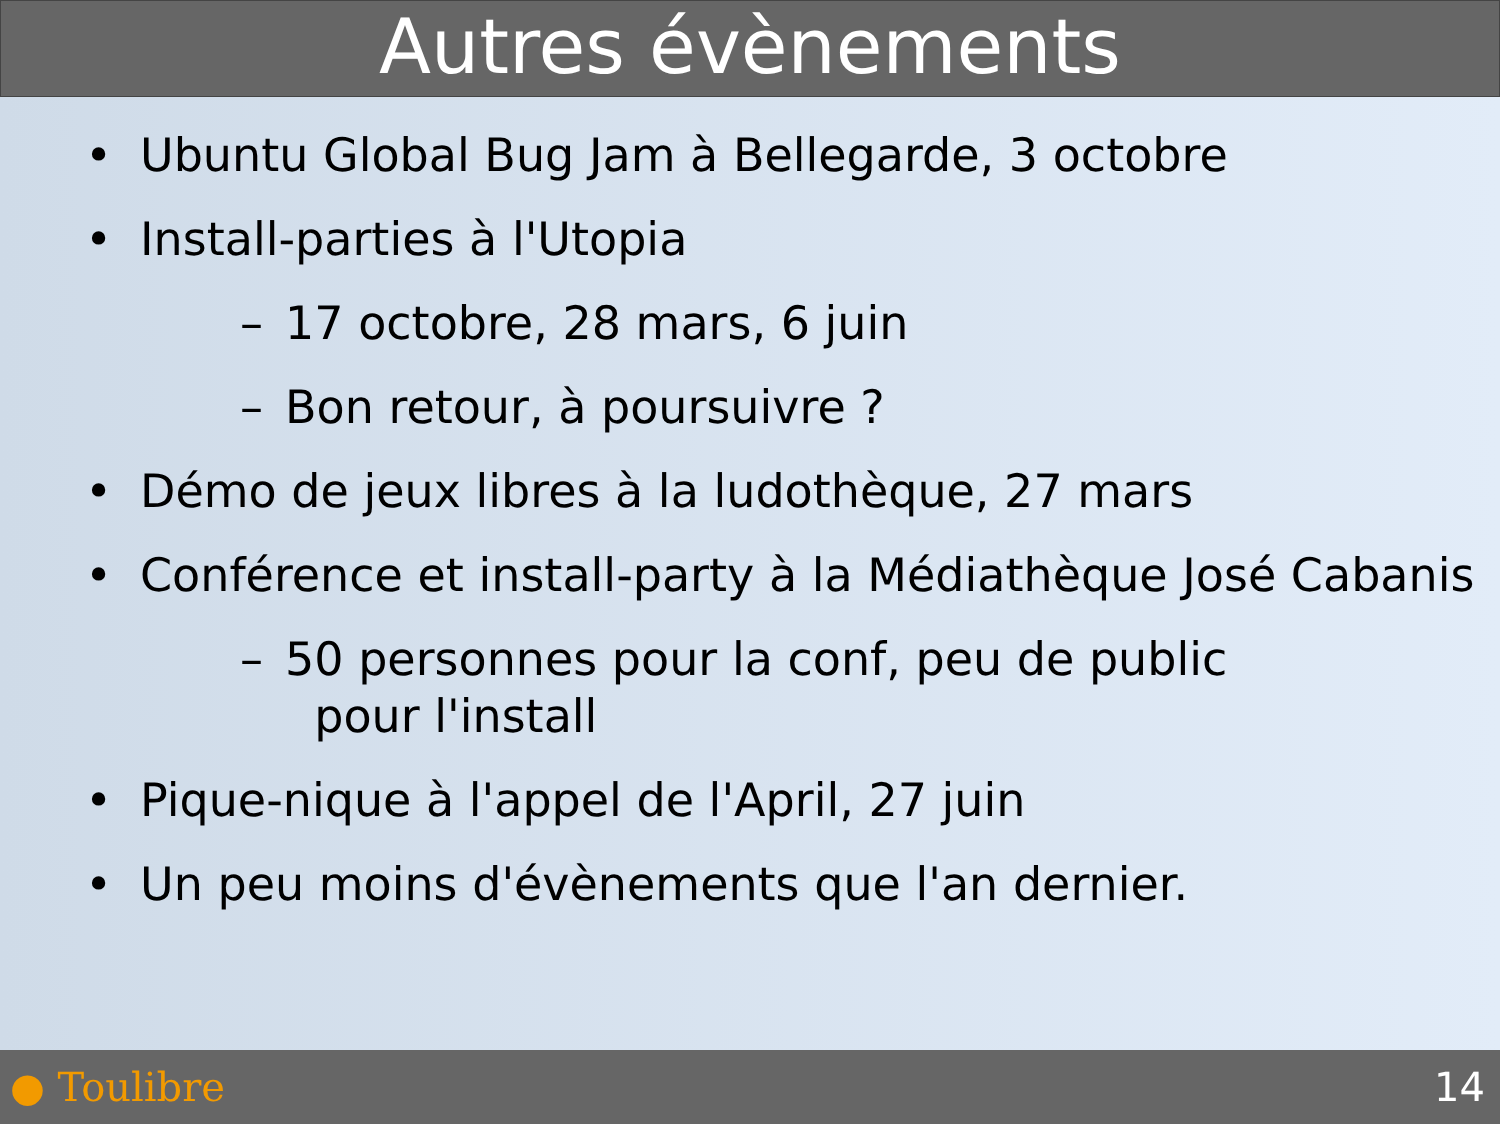Autres évènements
• Ubuntu Global Bug Jam à Bellegarde, 3 octobre
• Install-parties à l'Utopia
– 17 octobre, 28 mars, 6 juin
– Bon retour, à poursuivre ?
• Démo de jeux libres à la ludothèque, 27 mars
• Conférence et install-party à la Médiathèque José Cabanis
– 50 personnes pour la conf, peu de public
pour l'install
• Pique-nique à l'appel de l'April, 27 juin
• Un peu moins d'évènements que l'an dernier.
● Toulibre 14